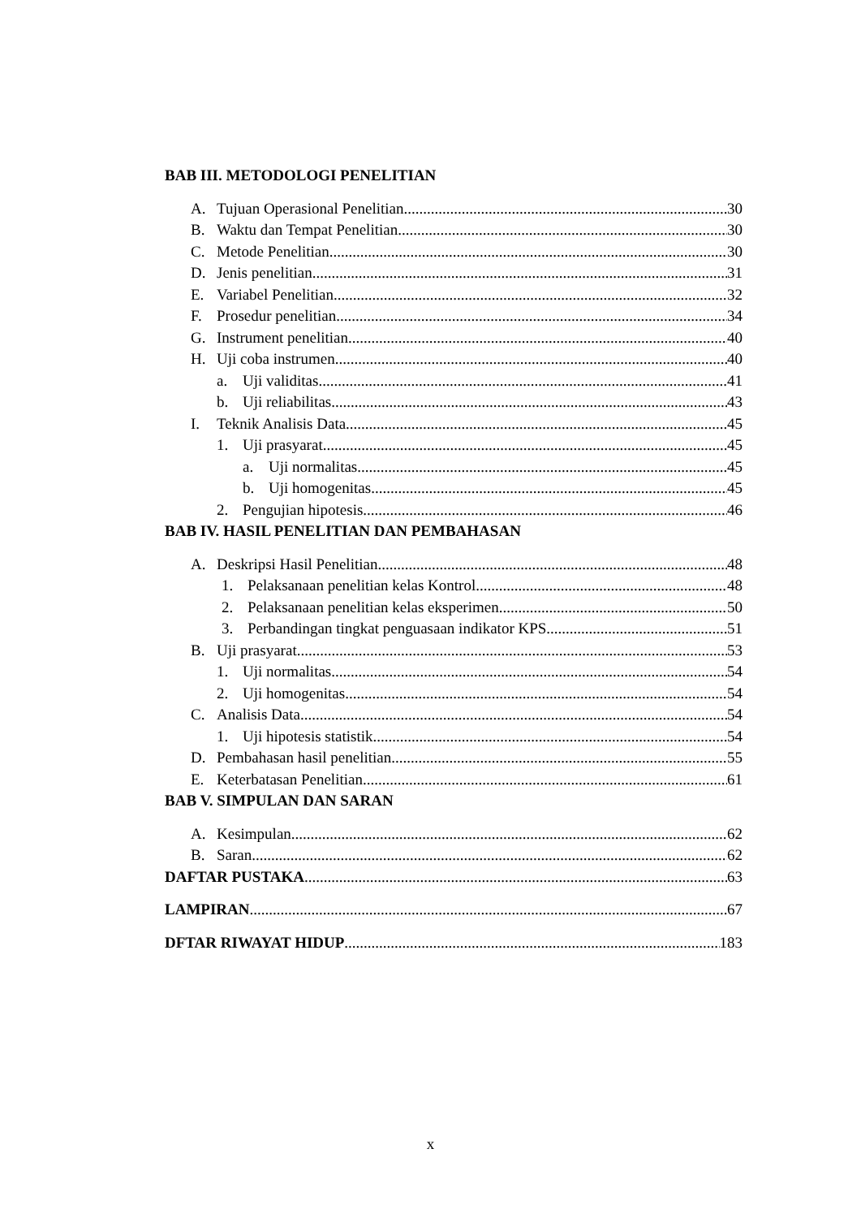BAB III. METODOLOGI PENELITIAN
A. Tujuan Operasional Penelitian 30
B. Waktu dan Tempat Penelitian 30
C. Metode Penelitian 30
D. Jenis penelitian 31
E. Variabel Penelitian 32
F. Prosedur penelitian 34
G. Instrument penelitian 40
H. Uji coba instrumen 40
a. Uji validitas 41
b. Uji reliabilitas 43
I. Teknik Analisis Data 45
1. Uji prasyarat 45
a. Uji normalitas 45
b. Uji homogenitas 45
2. Pengujian hipotesis 46
BAB IV. HASIL PENELITIAN DAN PEMBAHASAN
A. Deskripsi Hasil Penelitian 48
1. Pelaksanaan penelitian kelas Kontrol 48
2. Pelaksanaan penelitian kelas eksperimen 50
3. Perbandingan tingkat penguasaan indikator KPS 51
B. Uji prasyarat 53
1. Uji normalitas 54
2. Uji homogenitas 54
C. Analisis Data 54
1. Uji hipotesis statistik 54
D. Pembahasan hasil penelitian 55
E. Keterbatasan Penelitian 61
BAB V. SIMPULAN DAN SARAN
A. Kesimpulan 62
B. Saran 62
DAFTAR PUSTAKA 63
LAMPIRAN 67
DFTAR RIWAYAT HIDUP 183
x